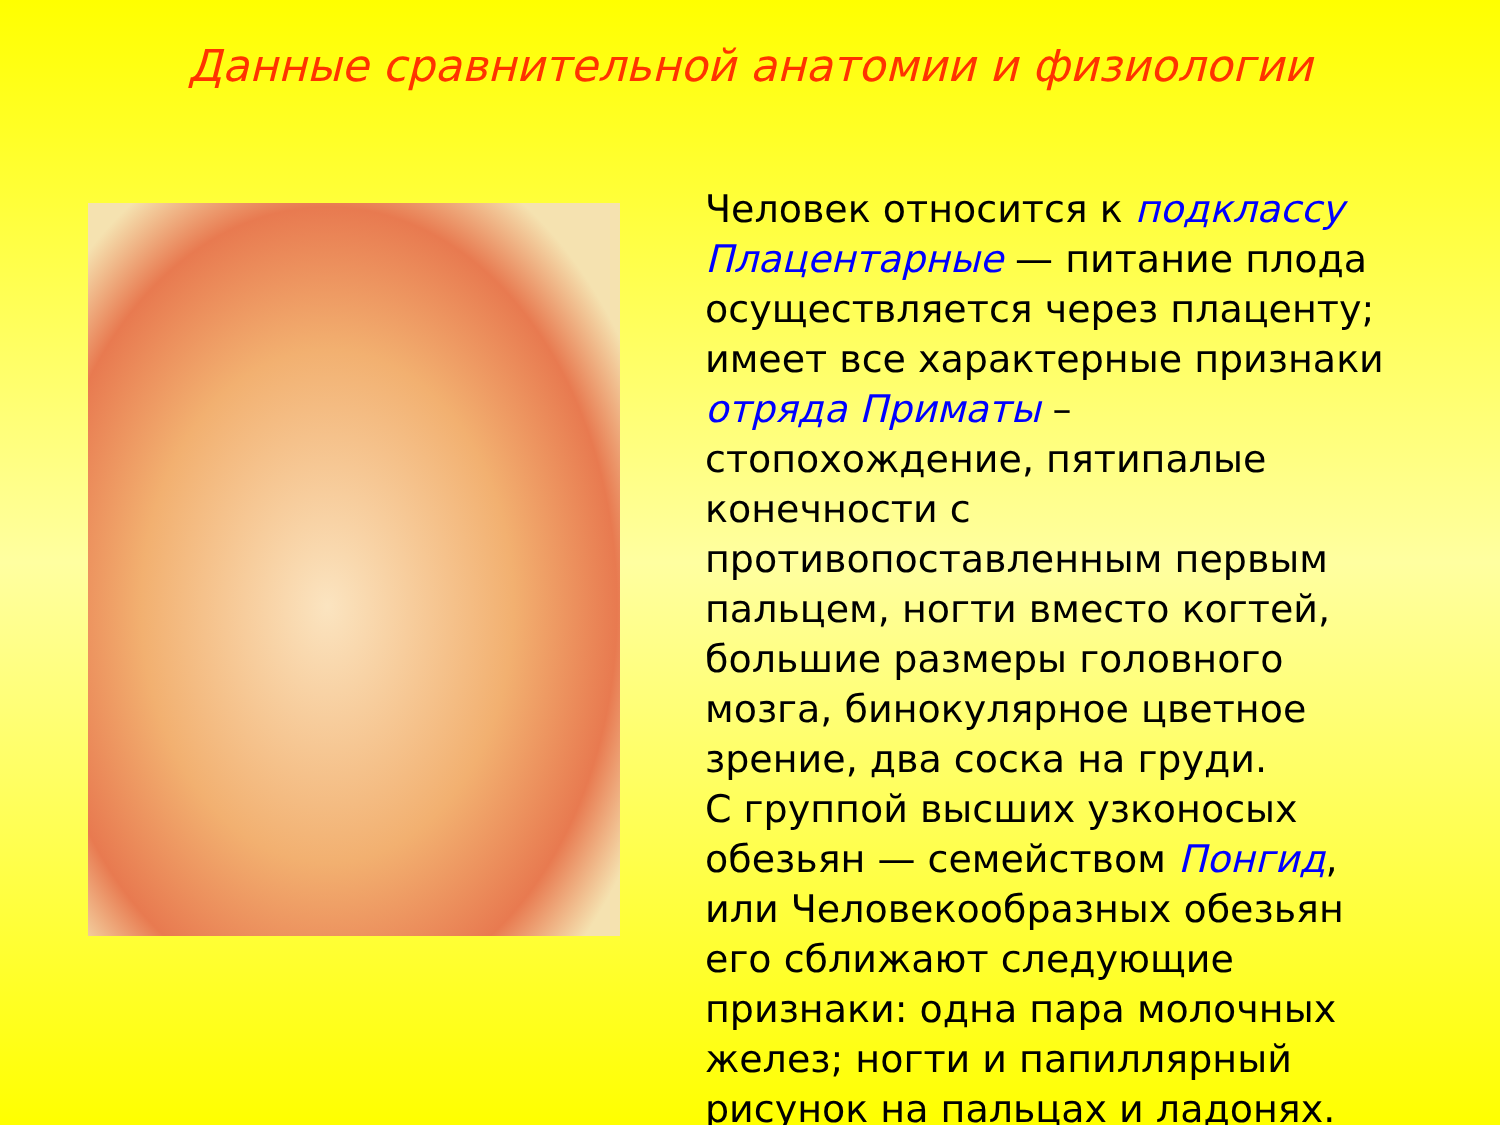Данные сравнительной анатомии и физиологии
Человек относится к подклассу Плацентарные — питание плода осуществляется через плаценту; имеет все характерные признаки отряда Приматы – стопохождение, пятипалые конечности с противопоставленным первым пальцем, ногти вместо когтей, большие размеры головного мозга, бинокулярное цветное зрение, два соска на груди.
С группой высших узконосых обезьян — семейством Понгид, или Человекообразных обезьян его сближают следующие признаки: одна пара молочных желез; ногти и папиллярный рисунок на пальцах и ладонях.